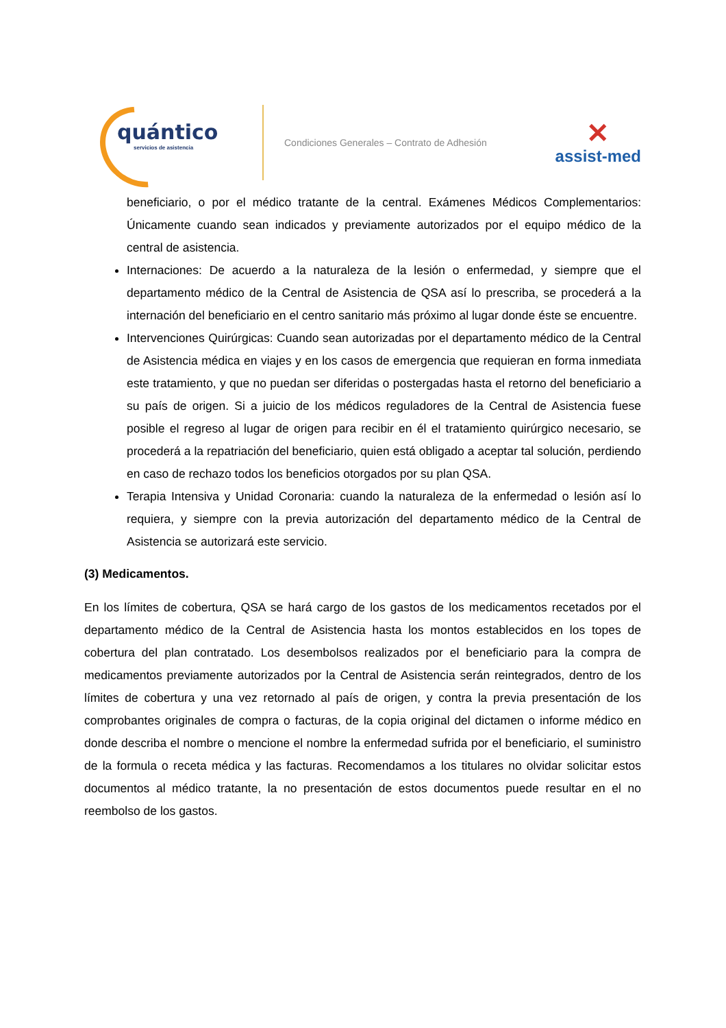quántico
servicios de asistencia
Condiciones Generales – Contrato de Adhesión
✕
assist-med
beneficiario, o por el médico tratante de la central. Exámenes Médicos Complementarios: Únicamente cuando sean indicados y previamente autorizados por el equipo médico de la central de asistencia.
Internaciones: De acuerdo a la naturaleza de la lesión o enfermedad, y siempre que el departamento médico de la Central de Asistencia de QSA así lo prescriba, se procederá a la internación del beneficiario en el centro sanitario más próximo al lugar donde éste se encuentre.
Intervenciones Quirúrgicas: Cuando sean autorizadas por el departamento médico de la Central de Asistencia médica en viajes y en los casos de emergencia que requieran en forma inmediata este tratamiento, y que no puedan ser diferidas o postergadas hasta el retorno del beneficiario a su país de origen. Si a juicio de los médicos reguladores de la Central de Asistencia fuese posible el regreso al lugar de origen para recibir en él el tratamiento quirúrgico necesario, se procederá a la repatriación del beneficiario, quien está obligado a aceptar tal solución, perdiendo en caso de rechazo todos los beneficios otorgados por su plan QSA.
Terapia Intensiva y Unidad Coronaria: cuando la naturaleza de la enfermedad o lesión así lo requiera, y siempre con la previa autorización del departamento médico de la Central de Asistencia se autorizará este servicio.
(3) Medicamentos.
En los límites de cobertura, QSA se hará cargo de los gastos de los medicamentos recetados por el departamento médico de la Central de Asistencia hasta los montos establecidos en los topes de cobertura del plan contratado. Los desembolsos realizados por el beneficiario para la compra de medicamentos previamente autorizados por la Central de Asistencia serán reintegrados, dentro de los límites de cobertura y una vez retornado al país de origen, y contra la previa presentación de los comprobantes originales de compra o facturas, de la copia original del dictamen o informe médico en donde describa el nombre o mencione el nombre la enfermedad sufrida por el beneficiario, el suministro de la formula o receta médica y las facturas. Recomendamos a los titulares no olvidar solicitar estos documentos al médico tratante, la no presentación de estos documentos puede resultar en el no reembolso de los gastos.